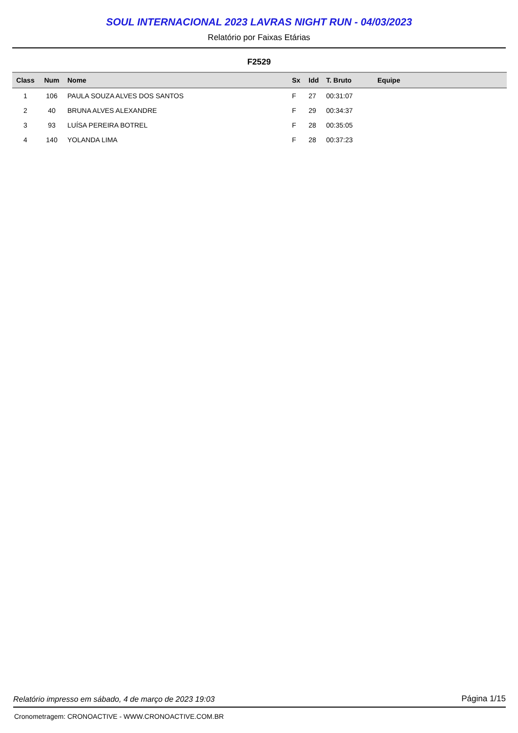SOUL INTERNACIONAL 2023 LAVRAS NIGHT RUN - 04/03/2023
Relatório por Faixas Etárias
F2529
| Class | Num | Nome | Sx | Idd | T. Bruto | Equipe |
| --- | --- | --- | --- | --- | --- | --- |
| 1 | 106 | PAULA SOUZA ALVES DOS SANTOS | F | 27 | 00:31:07 | |
| 2 | 40 | BRUNA ALVES ALEXANDRE | F | 29 | 00:34:37 | |
| 3 | 93 | LUÍSA PEREIRA BOTREL | F | 28 | 00:35:05 | |
| 4 | 140 | YOLANDA LIMA | F | 28 | 00:37:23 | |
Relatório impresso em sábado, 4 de março de 2023 19:03 Página 1/15
Cronometragem: CRONOACTIVE - WWW.CRONOACTIVE.COM.BR